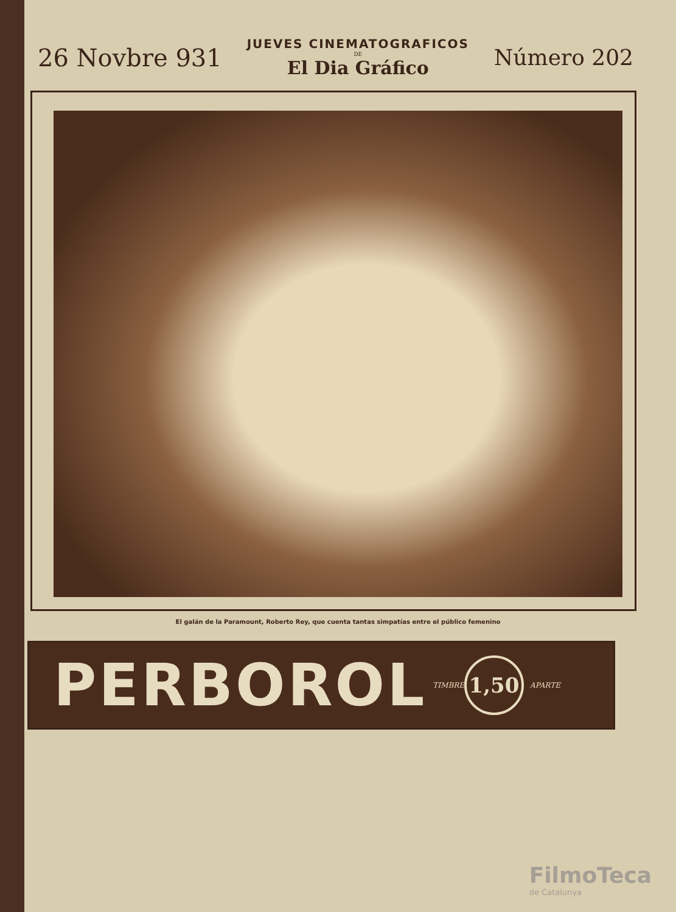26 Novbre 931
JUEVES CINEMATOGRAFICOS
DE
El Dia Gráfico
Número 202
El galán de la Paramount, Roberto Rey, que cuenta tantas simpatías entre el público femenino
PERBOROL TIMBRE 1,50 APARTE
FilmoTeca
de Catalunya